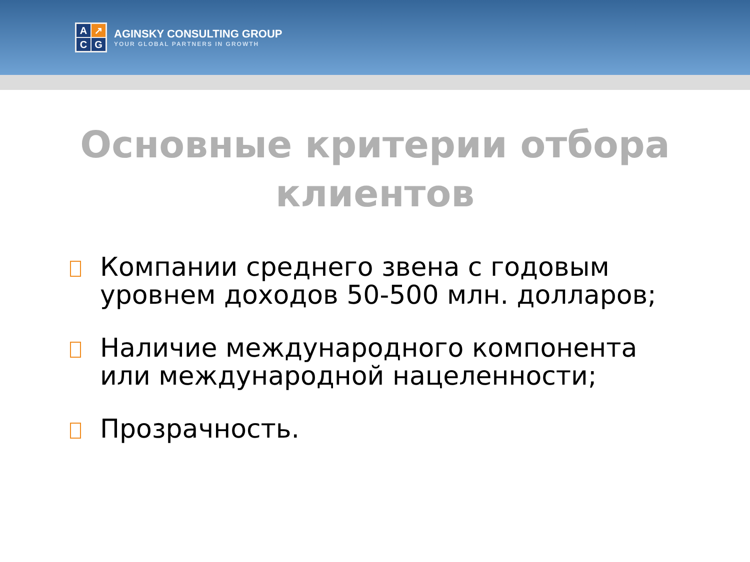A ↗ C G
AGINSKY CONSULTING GROUP
YOUR GLOBAL PARTNERS IN GROWTH
Основные критерии отбора
клиентов
Компании среднего звена с годовым уровнем доходов 50-500 млн. долларов;
Наличие международного компонента или международной нацеленности;
Прозрачность.